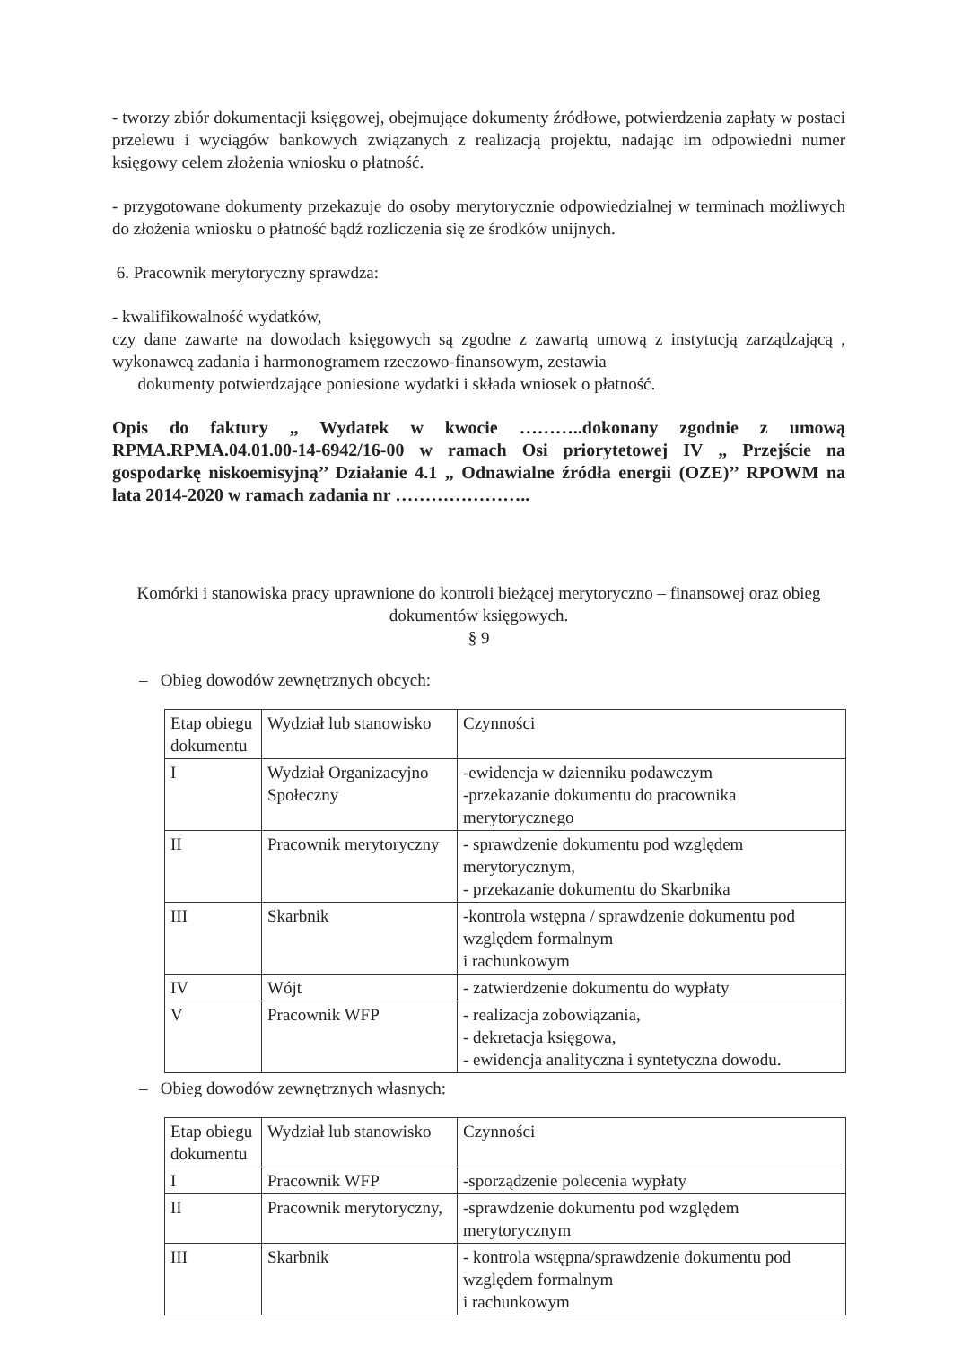- tworzy zbiór dokumentacji księgowej, obejmujące dokumenty źródłowe, potwierdzenia zapłaty w postaci przelewu i wyciągów bankowych związanych z realizacją projektu, nadając im odpowiedni numer księgowy celem złożenia wniosku o płatność.
- przygotowane dokumenty przekazuje do osoby merytorycznie odpowiedzialnej w terminach możliwych do złożenia wniosku o płatność bądź rozliczenia się ze środków unijnych.
6. Pracownik merytoryczny sprawdza:
- kwalifikowalność wydatków,
czy dane zawarte na dowodach księgowych są zgodne z zawartą umową z instytucją zarządzającą , wykonawcą zadania i harmonogramem rzeczowo-finansowym, zestawia
dokumenty potwierdzające poniesione wydatki i składa wniosek o płatność.
Opis do faktury „ Wydatek w kwocie ………..dokonany zgodnie z umową RPMA.RPMA.04.01.00-14-6942/16-00 w ramach Osi priorytetowej IV „ Przejście na gospodarkę niskoemisyjną’’ Działanie 4.1 „ Odnawialne źródła energii (OZE)’’ RPOWM na lata 2014-2020 w ramach zadania nr …………………..
Komórki i stanowiska pracy uprawnione do kontroli bieżącej merytoryczno – finansowej oraz obieg dokumentów księgowych.
§ 9
– Obieg dowodów zewnętrznych obcych:
| Etap obiegu dokumentu | Wydział lub stanowisko | Czynności |
| I | Wydział Organizacyjno Społeczny | -ewidencja w dzienniku podawczym -przekazanie dokumentu do pracownika merytorycznego |
| II | Pracownik merytoryczny | - sprawdzenie dokumentu pod względem merytorycznym, - przekazanie dokumentu do Skarbnika |
| III | Skarbnik | -kontrola wstępna / sprawdzenie dokumentu pod względem formalnym i rachunkowym |
| IV | Wójt | - zatwierdzenie dokumentu do wypłaty |
| V | Pracownik WFP | - realizacja zobowiązania, - dekretacja księgowa, - ewidencja analityczna i syntetyczna dowodu. |
– Obieg dowodów zewnętrznych własnych:
| Etap obiegu dokumentu | Wydział lub stanowisko | Czynności |
| I | Pracownik WFP | -sporządzenie polecenia wypłaty |
| II | Pracownik merytoryczny, | -sprawdzenie dokumentu pod względem merytorycznym |
| III | Skarbnik | - kontrola wstępna/sprawdzenie dokumentu pod względem formalnym i rachunkowym |